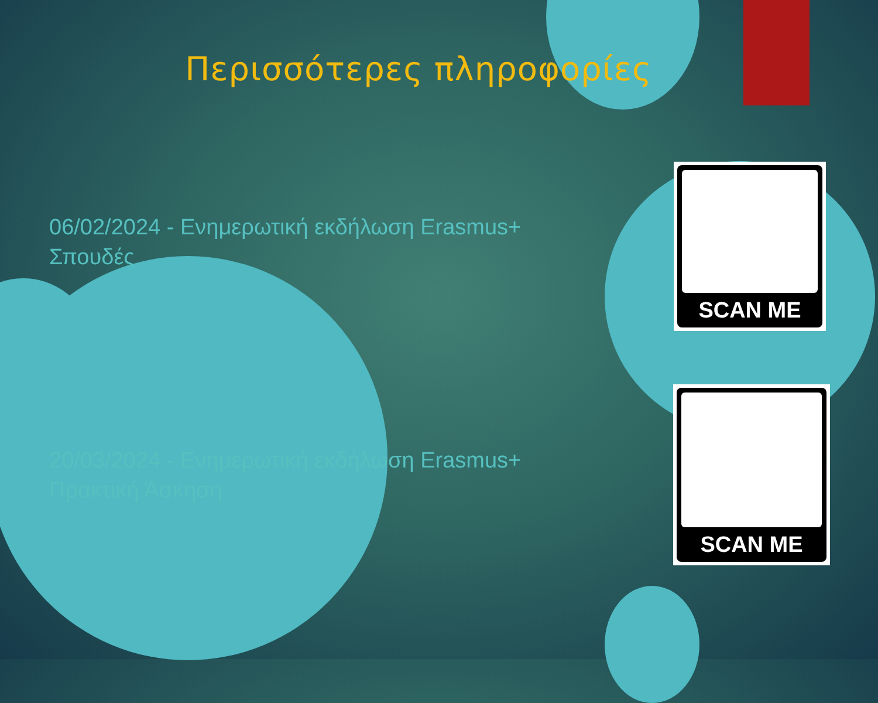Περισσότερες πληροφορίες
06/02/2024 - Ενημερωτική εκδήλωση Erasmus+ Σπουδές
20/03/2024 - Ενημερωτική εκδήλωση Erasmus+ Πρακτική Άσκηση
SCAN ME
SCAN ME